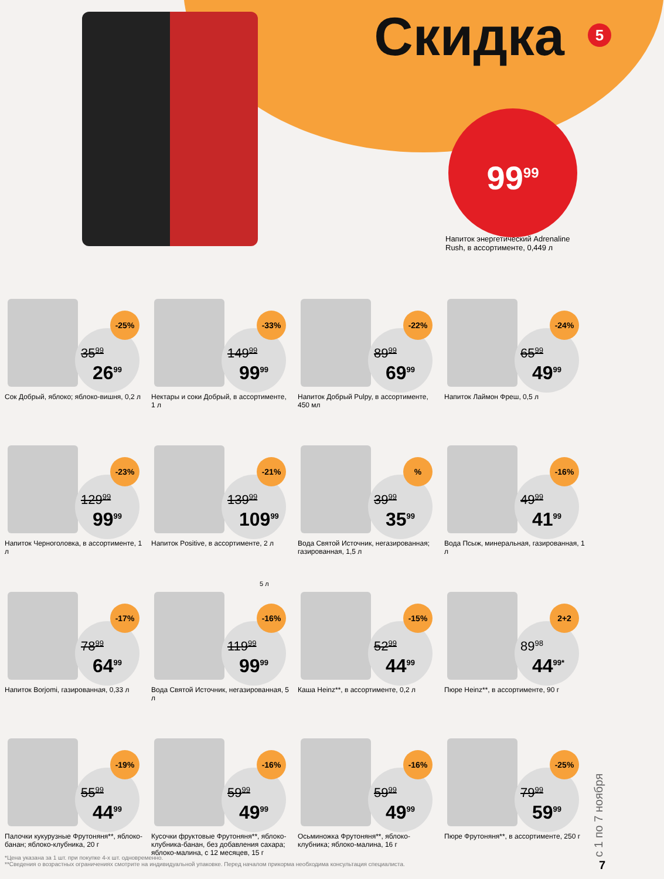Скидка 5
99<sup>99</sup>
Напиток энергетический Adrenaline Rush, в ассортименте, 0,449 л
-25%
35<sup>99</sup>
26<sup>99</sup>
Сок Добрый, яблоко; яблоко-вишня, 0,2 л
-33%
149<sup>99</sup>
99<sup>99</sup>
Нектары и соки Добрый, в ассортименте, 1 л
-22%
89<sup>99</sup>
69<sup>99</sup>
Напиток Добрый Pulpy, в ассортименте, 450 мл
-24%
65<sup>99</sup>
49<sup>99</sup>
Напиток Лаймон Фреш, 0,5 л
-23%
129<sup>99</sup>
99<sup>99</sup>
Напиток Черноголовка, в ассортименте, 1 л
-21%
139<sup>99</sup>
109<sup>99</sup>
Напиток Positive, в ассортименте, 2 л
%
39<sup>99</sup>
35<sup>99</sup>
Вода Святой Источник, негазированная; газированная, 1,5 л
-16%
49<sup>99</sup>
41<sup>99</sup>
Вода Псыж, минеральная, газированная, 1 л
-17%
78<sup>99</sup>
64<sup>99</sup>
Напиток Borjomi, газированная, 0,33 л
-16%
5 л
119<sup>99</sup>
99<sup>99</sup>
Вода Святой Источник, негазированная, 5 л
-15%
52<sup>99</sup>
44<sup>99</sup>
Каша Heinz**, в ассортименте, 0,2 л
2+2
89<sup>98</sup>
44<sup>99*</sup>
Пюре Heinz**, в ассортименте, 90 г
-19%
55<sup>99</sup>
44<sup>99</sup>
Палочки кукурузные Фрутоняня**, яблоко-банан; яблоко-клубника, 20 г
-16%
59<sup>99</sup>
49<sup>99</sup>
Кусочки фруктовые Фрутоняня**, яблоко-клубника-банан, без добавления сахара; яблоко-малина, с 12 месяцев, 15 г
-16%
59<sup>99</sup>
49<sup>99</sup>
Осьминожка Фрутоняня**, яблоко-клубника; яблоко-малина, 16 г
-25%
79<sup>99</sup>
59<sup>99</sup>
Пюре Фрутоняня**, в ассортименте, 250 г
с 1 по 7 ноября
*Цена указана за 1 шт. при покупке 4-х шт. одновременно.
**Сведения о возрастных ограничениях смотрите на индивидуальной упаковке. Перед началом прикорма необходима консультация специалиста.
7